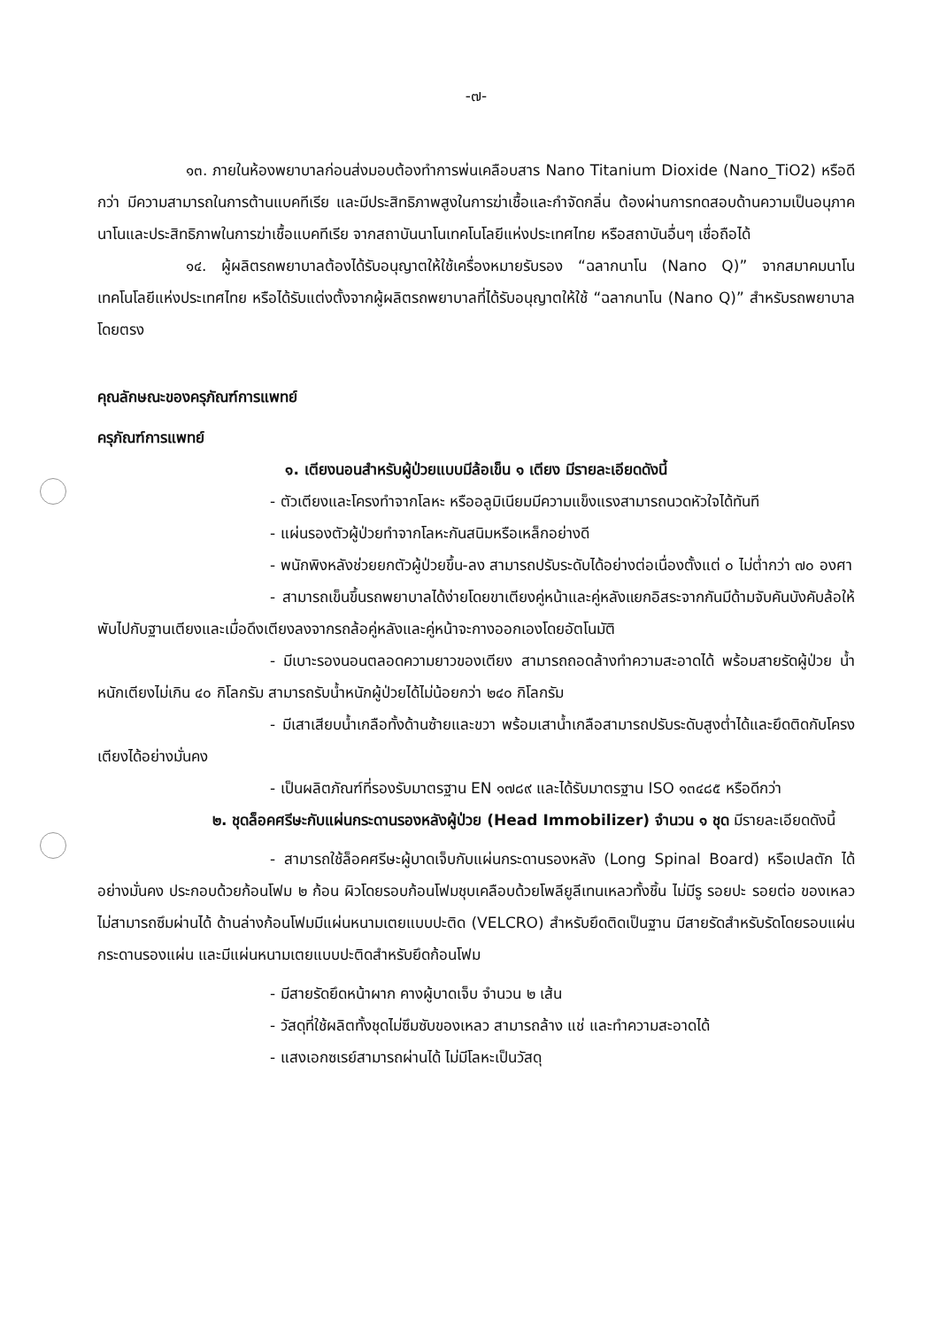-๗-
๑๓. ภายในห้องพยาบาลก่อนส่งมอบต้องทำการพ่นเคลือบสาร Nano Titanium Dioxide (Nano_TiO2) หรือดีกว่า มีความสามารถในการต้านแบคทีเรีย และมีประสิทธิภาพสูงในการฆ่าเชื้อและกำจัดกลิ่น ต้องผ่านการทดสอบด้านความเป็นอนุภาคนาโนและประสิทธิภาพในการฆ่าเชื้อแบคทีเรีย จากสถาบันนาโนเทคโนโลยีแห่งประเทศไทย หรือสถาบันอื่นๆ เชื่อถือได้
๑๔. ผู้ผลิตรถพยาบาลต้องได้รับอนุญาตให้ใช้เครื่องหมายรับรอง “ฉลากนาโน (Nano Q)” จากสมาคมนาโนเทคโนโลยีแห่งประเทศไทย หรือได้รับแต่งตั้งจากผู้ผลิตรถพยาบาลที่ได้รับอนุญาตให้ใช้ “ฉลากนาโน (Nano Q)” สำหรับรถพยาบาลโดยตรง
คุณลักษณะของครุภัณฑ์การแพทย์
ครุภัณฑ์การแพทย์
๑. เตียงนอนสำหรับผู้ป่วยแบบมีล้อเข็น ๑ เตียง มีรายละเอียดดังนี้
- ตัวเตียงและโครงทำจากโลหะ หรืออลูมิเนียมมีความแข็งแรงสามารถนวดหัวใจได้ทันที
- แผ่นรองตัวผู้ป่วยทำจากโลหะกันสนิมหรือเหล็กอย่างดี
- พนักพิงหลังช่วยยกตัวผู้ป่วยขึ้น-ลง สามารถปรับระดับได้อย่างต่อเนื่องตั้งแต่ ๐ ไม่ต่ำกว่า ๗๐ องศา
- สามารถเข็นขึ้นรถพยาบาลได้ง่ายโดยขาเตียงคู่หน้าและคู่หลังแยกอิสระจากกันมีด้ามจับคันบังคับล้อให้พับไปกับฐานเตียงและเมื่อดึงเตียงลงจากรถล้อคู่หลังและคู่หน้าจะกางออกเองโดยอัตโนมัติ
- มีเบาะรองนอนตลอดความยาวของเตียง สามารถถอดล้างทำความสะอาดได้ พร้อมสายรัดผู้ป่วย น้ำหนักเตียงไม่เกิน ๔๐ กิโลกรัม สามารถรับน้ำหนักผู้ป่วยได้ไม่น้อยกว่า ๒๔๐ กิโลกรัม
- มีเสาเสียบน้ำเกลือทั้งด้านซ้ายและขวา พร้อมเสาน้ำเกลือสามารถปรับระดับสูงต่ำได้และยึดติดกับโครงเตียงได้อย่างมั่นคง
- เป็นผลิตภัณฑ์ที่รองรับมาตรฐาน EN ๑๗๘๙ และได้รับมาตรฐาน ISO ๑๓๔๘๕ หรือดีกว่า
๒. ชุดล็อคศรีษะกับแผ่นกระดานรองหลังผู้ป่วย (Head Immobilizer) จำนวน ๑ ชุด มีรายละเอียดดังนี้
- สามารถใช้ล็อคศรีษะผู้บาดเจ็บกับแผ่นกระดานรองหลัง (Long Spinal Board) หรือเปลตัก ได้อย่างมั่นคง ประกอบด้วยก้อนโฟม ๒ ก้อน ผิวโดยรอบก้อนโฟมชุบเคลือบด้วยโพลียูลีเทนเหลวทั้งชิ้น ไม่มีรู รอยปะ รอยต่อ ของเหลวไม่สามารถซึมผ่านได้ ด้านล่างก้อนโฟมมีแผ่นหนามเตยแบบปะติด (VELCRO) สำหรับยึดติดเป็นฐาน มีสายรัดสำหรับรัดโดยรอบแผ่นกระดานรองแผ่น และมีแผ่นหนามเตยแบบปะติดสำหรับยึดก้อนโฟม
- มีสายรัดยึดหน้าผาก คางผู้บาดเจ็บ จำนวน ๒ เส้น
- วัสดุที่ใช้ผลิตทั้งชุดไม่ซึมซับของเหลว สามารถล้าง แช่ และทำความสะอาดได้
- แสงเอกซเรย์สามารถผ่านได้ ไม่มีโลหะเป็นวัสดุ